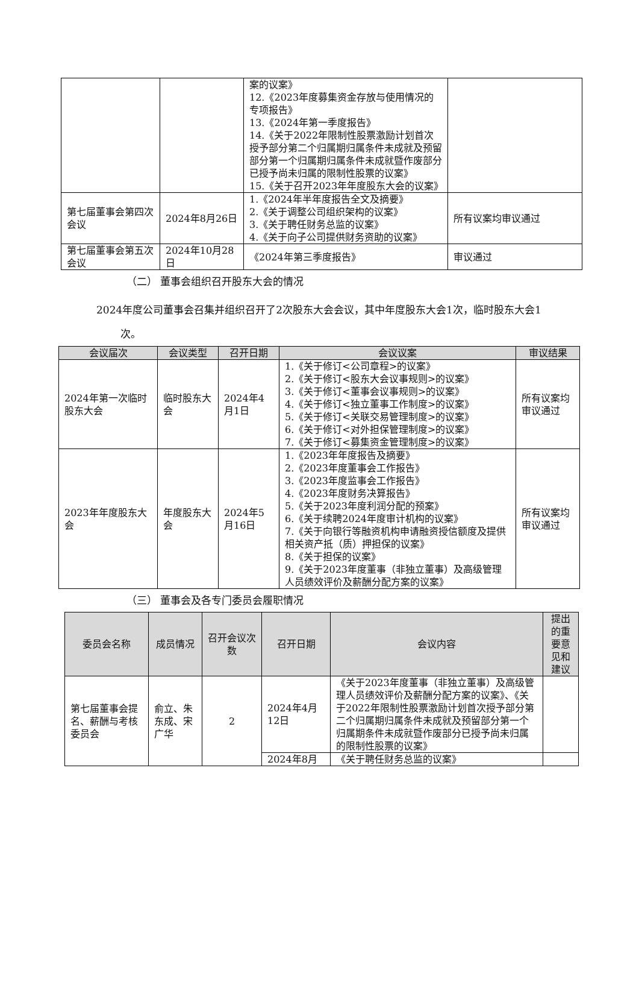| | | 案的议案》 12.《2023年度募集资金存放与使用情况的专项报告》 13.《2024年第一季度报告》 14.《关于2022年限制性股票激励计划首次授予部分第二个归属期归属条件未成就及预留部分第一个归属期归属条件未成就暨作废部分已授予尚未归属的限制性股票的议案》 15.《关于召开2023年年度股东大会的议案》 | |
| 第七届董事会第四次会议 | 2024年8月26日 | 1.《2024年半年度报告全文及摘要》 2.《关于调整公司组织架构的议案》 3.《关于聘任财务总监的议案》 4.《关于向子公司提供财务资助的议案》 | 所有议案均审议通过 |
| 第七届董事会第五次会议 | 2024年10月28日 | 《2024年第三季度报告》 | 审议通过 |
（二） 董事会组织召开股东大会的情况
2024年度公司董事会召集并组织召开了2次股东大会会议，其中年度股东大会1次，临时股东大会1次。
| 会议届次 | 会议类型 | 召开日期 | 会议议案 | 审议结果 |
| --- | --- | --- | --- | --- |
| 2024年第一次临时股东大会 | 临时股东大会 | 2024年4月1日 | 1.《关于修订<公司章程>的议案》 2.《关于修订<股东大会议事规则>的议案》 3.《关于修订<董事会议事规则>的议案》 4.《关于修订<独立董事工作制度>的议案》 5.《关于修订<关联交易管理制度>的议案》 6.《关于修订<对外担保管理制度>的议案》 7.《关于修订<募集资金管理制度>的议案》 | 所有议案均审议通过 |
| 2023年年度股东大会 | 年度股东大会 | 2024年5月16日 | 1.《2023年年度报告及摘要》 2.《2023年度董事会工作报告》 3.《2023年度监事会工作报告》 4.《2023年度财务决算报告》 5.《关于2023年度利润分配的预案》 6.《关于续聘2024年度审计机构的议案》 7.《关于向银行等融资机构申请融资授信额度及提供相关资产抵（质）押担保的议案》 8.《关于担保的议案》 9.《关于2023年度董事（非独立董事）及高级管理人员绩效评价及薪酬分配方案的议案》 | 所有议案均审议通过 |
（三） 董事会及各专门委员会履职情况
| 委员会名称 | 成员情况 | 召开会议次数 | 召开日期 | 会议内容 | 提出的重要意见和建议 |
| --- | --- | --- | --- | --- | --- |
| 第七届董事会提名、薪酬与考核委员会 | 俞立、朱东成、宋广华 | 2 | 2024年4月12日 | 《关于2023年度董事（非独立董事）及高级管理人员绩效评价及薪酬分配方案的议案》、《关于2022年限制性股票激励计划首次授予部分第二个归属期归属条件未成就及预留部分第一个归属期条件未成就暨作废部分已授予尚未归属的限制性股票的议案》 | |
| | | | 2024年8月 | 《关于聘任财务总监的议案》 | |